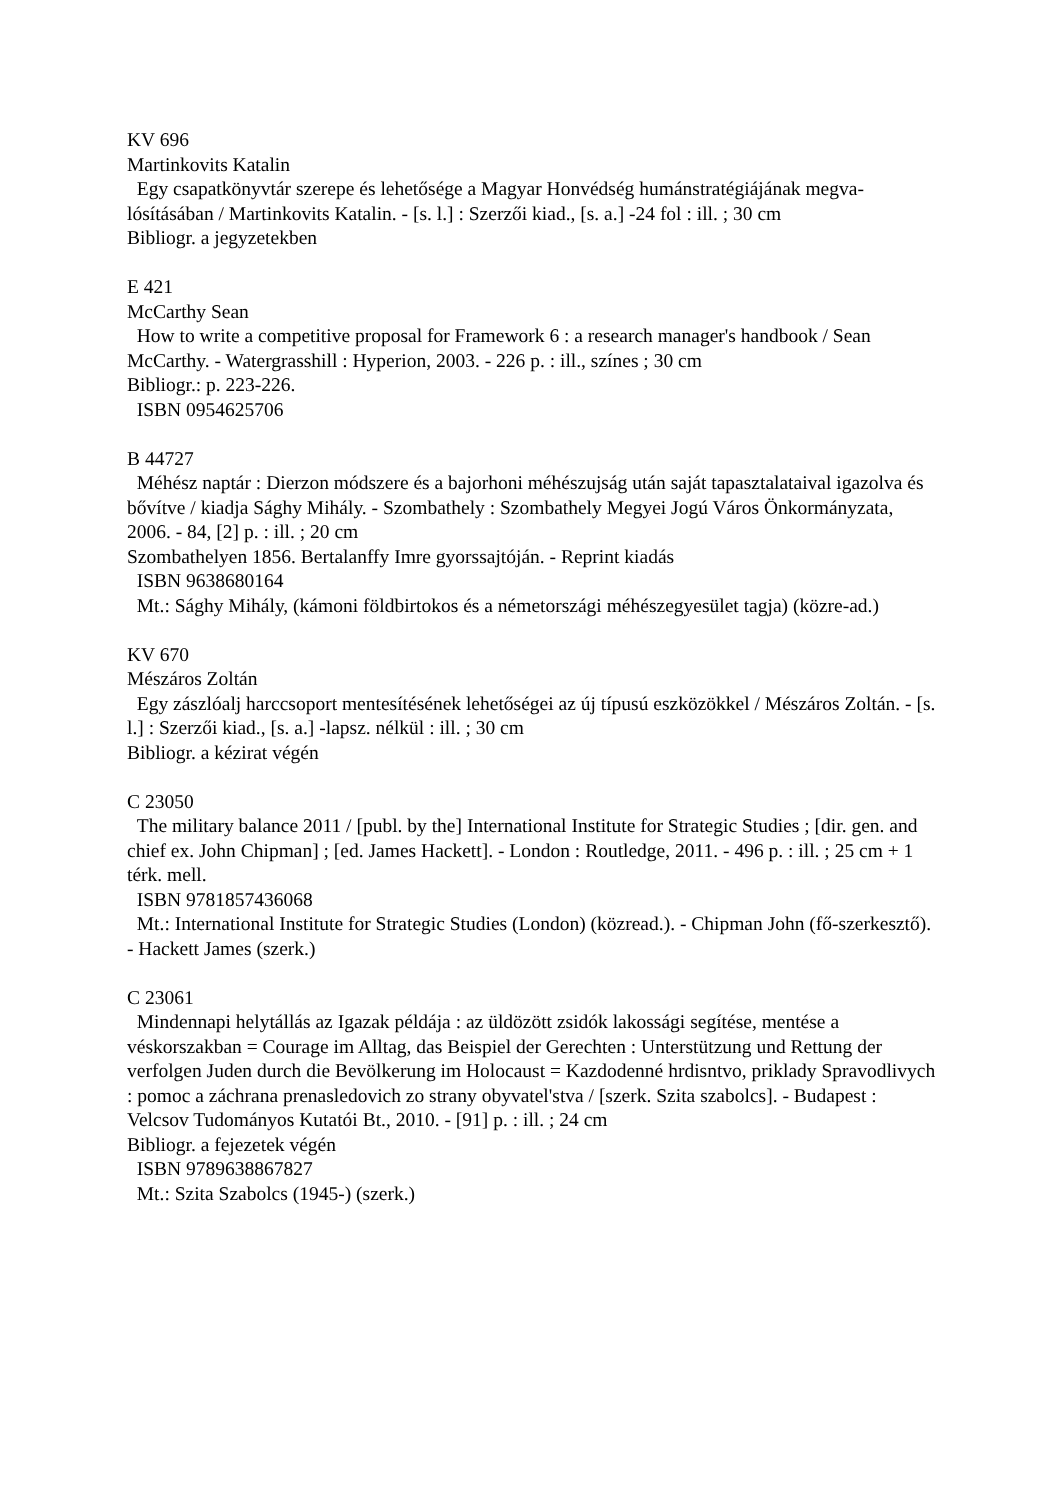KV 696
Martinkovits Katalin
Egy csapatkönyvtár szerepe és lehetősége a Magyar Honvédség humánstratégiájának megva-lósításában / Martinkovits Katalin. - [s. l.] : Szerzői kiad., [s. a.] -24 fol : ill. ; 30 cm
Bibliogr. a jegyzetekben
E 421
McCarthy Sean
How to write a competitive proposal for Framework 6 : a research manager's handbook / Sean McCarthy. - Watergrasshill : Hyperion, 2003. - 226 p. : ill., színes ; 30 cm
Bibliogr.: p. 223-226.
ISBN 0954625706
B 44727
Méhész naptár : Dierzon módszere és a bajorhoni méhészujság után saját tapasztalataival igazolva és bővítve / kiadja Sághy Mihály. - Szombathely : Szombathely Megyei Jogú Város Önkormányzata, 2006. - 84, [2] p. : ill. ; 20 cm
Szombathelyen 1856. Bertalanffy Imre gyorssajtóján. - Reprint kiadás
ISBN 9638680164
Mt.: Sághy Mihály, (kámoni földbirtokos és a németországi méhészegyesület tagja) (közre-ad.)
KV 670
Mészáros Zoltán
Egy zászlóalj harccsoport mentesítésének lehetőségei az új típusú eszközökkel / Mészáros Zoltán. - [s. l.] : Szerzői kiad., [s. a.] -lapsz. nélkül : ill. ; 30 cm
Bibliogr. a kézirat végén
C 23050
The military balance 2011 / [publ. by the] International Institute for Strategic Studies ; [dir. gen. and chief ex. John Chipman] ; [ed. James Hackett]. - London : Routledge, 2011. - 496 p. : ill. ; 25 cm + 1 térk. mell.
ISBN 9781857436068
Mt.: International Institute for Strategic Studies (London) (közread.). - Chipman John (fő-szerkesztő). - Hackett James (szerk.)
C 23061
Mindennapi helytállás az Igazak példája : az üldözött zsidók lakossági segítése, mentése a véskorszakban = Courage im Alltag, das Beispiel der Gerechten : Unterstützung und Rettung der verfolgen Juden durch die Bevölkerung im Holocaust = Kazdodenné hrdisntvo, priklady Spravodlivych : pomoc a záchrana prenasledovich zo strany obyvatel'stva / [szerk. Szita szabolcs]. - Budapest : Velcsov Tudományos Kutatói Bt., 2010. - [91] p. : ill. ; 24 cm
Bibliogr. a fejezetek végén
ISBN 9789638867827
Mt.: Szita Szabolcs (1945-) (szerk.)